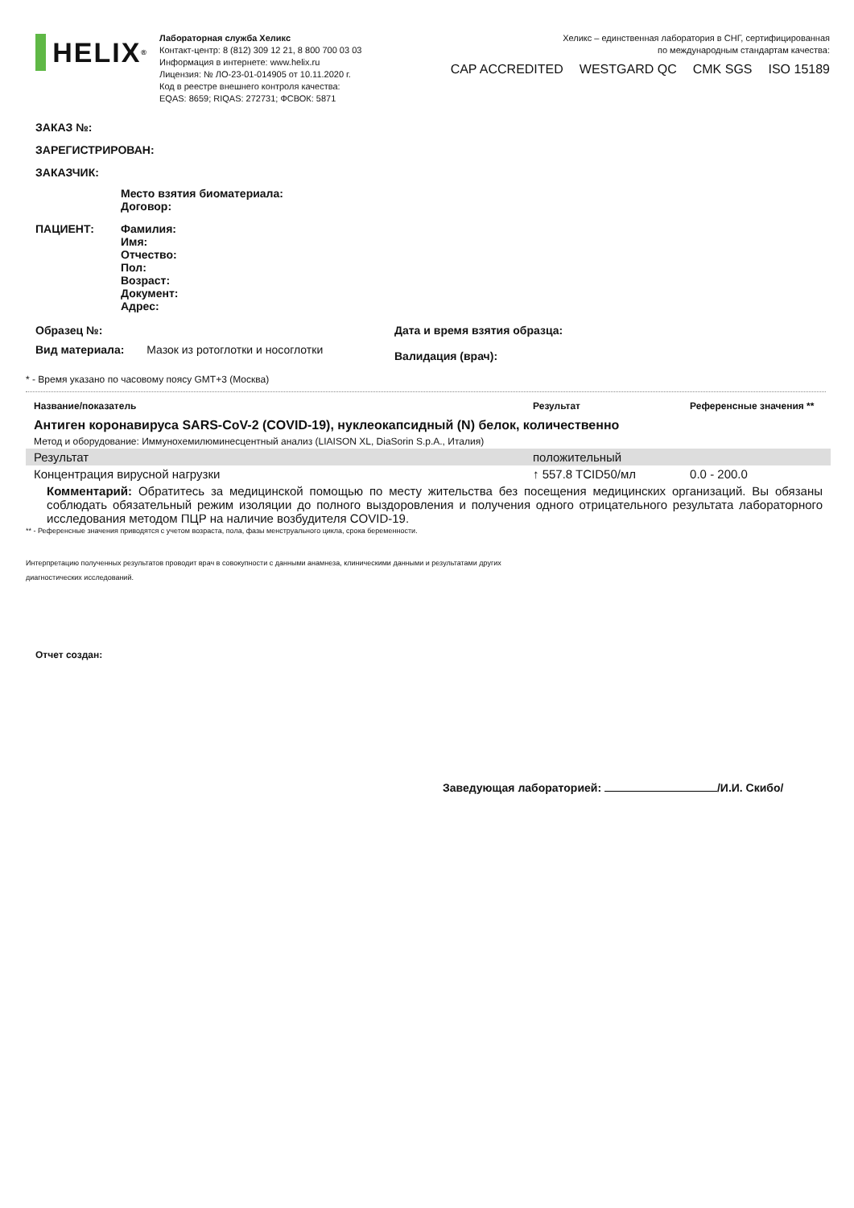HELIX<sup>®</sup>
Лабораторная служба Хеликс
Контакт-центр: 8 (812) 309 12 21, 8 800 700 03 03
Информация в интернете: www.helix.ru
Лицензия: № ЛО-23-01-014905 от 10.11.2020 г.
Код в реестре внешнего контроля качества:
EQAS: 8659; RIQAS: 272731; ФСВОК: 5871
Хеликс – единственная лаборатория в СНГ, сертифицированная
по международным стандартам качества:
CAP ACCREDITED WESTGARD QC CMK SGS ISO 15189
ЗАКАЗ №:
ЗАРЕГИСТРИРОВАН:
ЗАКАЗЧИК:
Место взятия биоматериала:
Договор:
ПАЦИЕНТ: Фамилия:
Имя:
Отчество:
Пол:
Возраст:
Документ:
Адрес:
Образец №:
Вид материала: Мазок из ротоглотки и носоглотки
Дата и время взятия образца:
Валидация (врач):
* - Время указано по часовому поясу GMT+3 (Москва)
| Название/показатель | Результат | Референсные значения ** |
| Антиген коронавируса SARS-CoV-2 (COVID-19), нуклеокапсидный (N) белок, количественно | | |
| Метод и оборудование: Иммунохемилюминесцентный анализ (LIAISON XL, DiaSorin S.p.A., Италия) | | |
| Результат | положительный | |
| Концентрация вирусной нагрузки | ↑ 557.8 TCID50/мл | 0.0 - 200.0 |
| Комментарий: Обратитесь за медицинской помощью по месту жительства без посещения медицинских организаций. Вы обязаны соблюдать обязательный режим изоляции до полного выздоровления и получения одного отрицательного результата лабораторного исследования методом ПЦР на наличие возбудителя COVID-19. | | |
** - Референсные значения приводятся с учетом возраста, пола, фазы менструального цикла, срока беременности.
Интерпретацию полученных результатов проводит врач в совокупности с данными анамнеза, клиническими данными и результатами других
диагностических исследований.
Отчет создан:
Заведующая лабораторией: /И.И. Скибо/